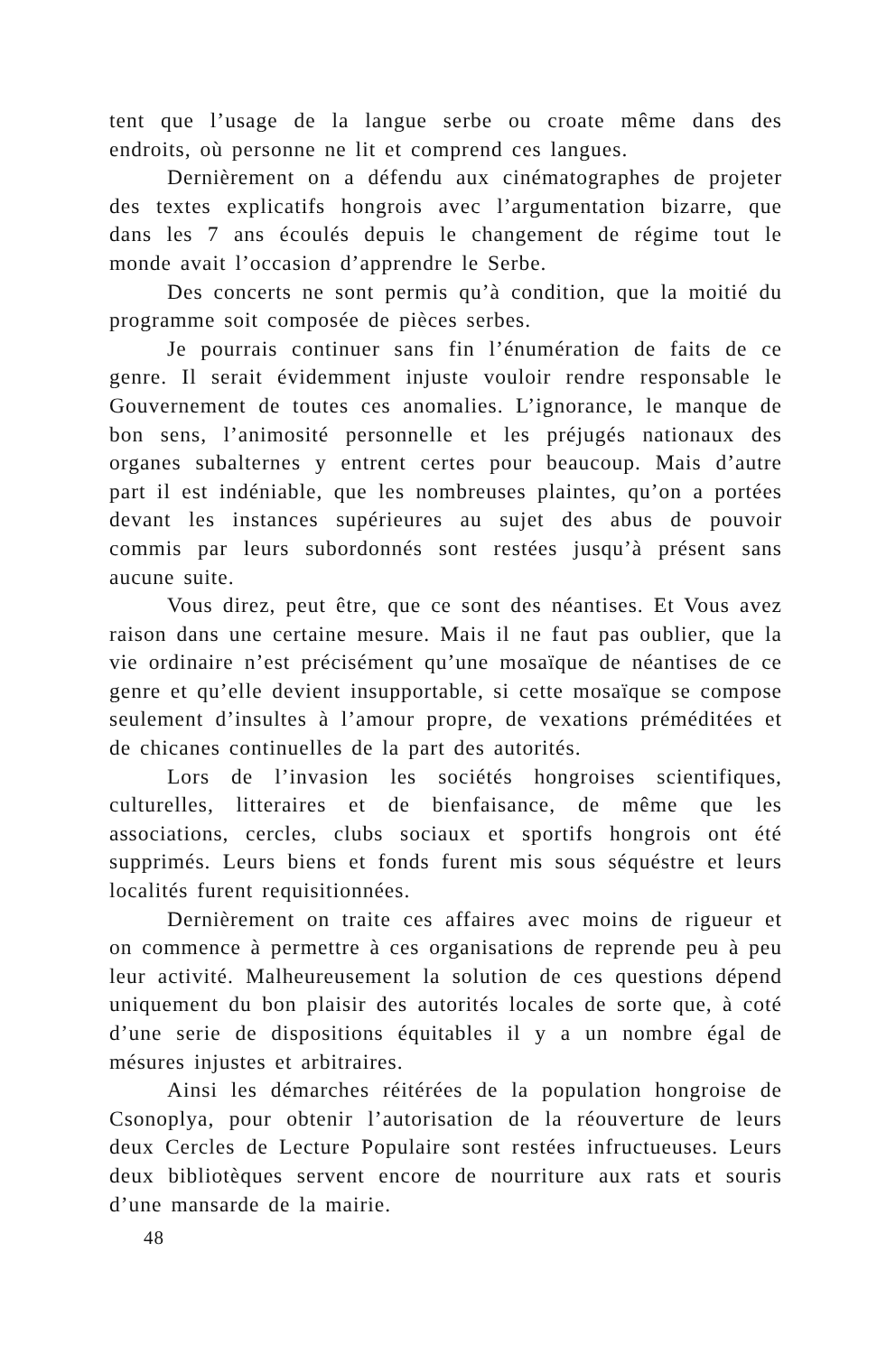tent que l’usage de la langue serbe ou croate même dans des endroits, où personne ne lit et comprend ces langues.
Dernièrement on a défendu aux cinématographes de projeter des textes explicatifs hongrois avec l’argumentation bizarre, que dans les 7 ans écoulés depuis le changement de régime tout le monde avait l’occasion d’apprendre le Serbe.
Des concerts ne sont permis qu’à condition, que la moitié du programme soit composée de pièces serbes.
Je pourrais continuer sans fin l’énumération de faits de ce genre. Il serait évidemment injuste vouloir rendre responsable le Gouvernement de toutes ces anomalies. L’ignorance, le manque de bon sens, l’animosité personnelle et les préjugés nationaux des organes subalternes y entrent certes pour beaucoup. Mais d’autre part il est indéniable, que les nombreuses plaintes, qu’on a portées devant les instances supérieures au sujet des abus de pouvoir commis par leurs subordonnés sont restées jusqu’à présent sans aucune suite.
Vous direz, peut être, que ce sont des néantises. Et Vous avez raison dans une certaine mesure. Mais il ne faut pas oublier, que la vie ordinaire n’est précisément qu’une mosaïque de néantises de ce genre et qu’elle devient insupportable, si cette mosaïque se compose seulement d’insultes à l’amour propre, de vexations préméditées et de chicanes continuelles de la part des autorités.
Lors de l’invasion les sociétés hongroises scientifiques, culturelles, litteraires et de bienfaisance, de même que les associations, cercles, clubs sociaux et sportifs hongrois ont été supprimés. Leurs biens et fonds furent mis sous séquéstre et leurs localités furent requisitionnées.
Dernièrement on traite ces affaires avec moins de rigueur et on commence à permettre à ces organisations de reprende peu à peu leur activité. Malheureusement la solution de ces questions dépend uniquement du bon plaisir des autorités locales de sorte que, à coté d’une serie de dispositions équitables il y a un nombre égal de mésures injustes et arbitraires.
Ainsi les démarches réitérées de la population hongroise de Csonoplya, pour obtenir l’autorisation de la réouverture de leurs deux Cercles de Lecture Populaire sont restées infructueuses. Leurs deux bibliotèques servent encore de nourriture aux rats et souris d’une mansarde de la mairie.
48